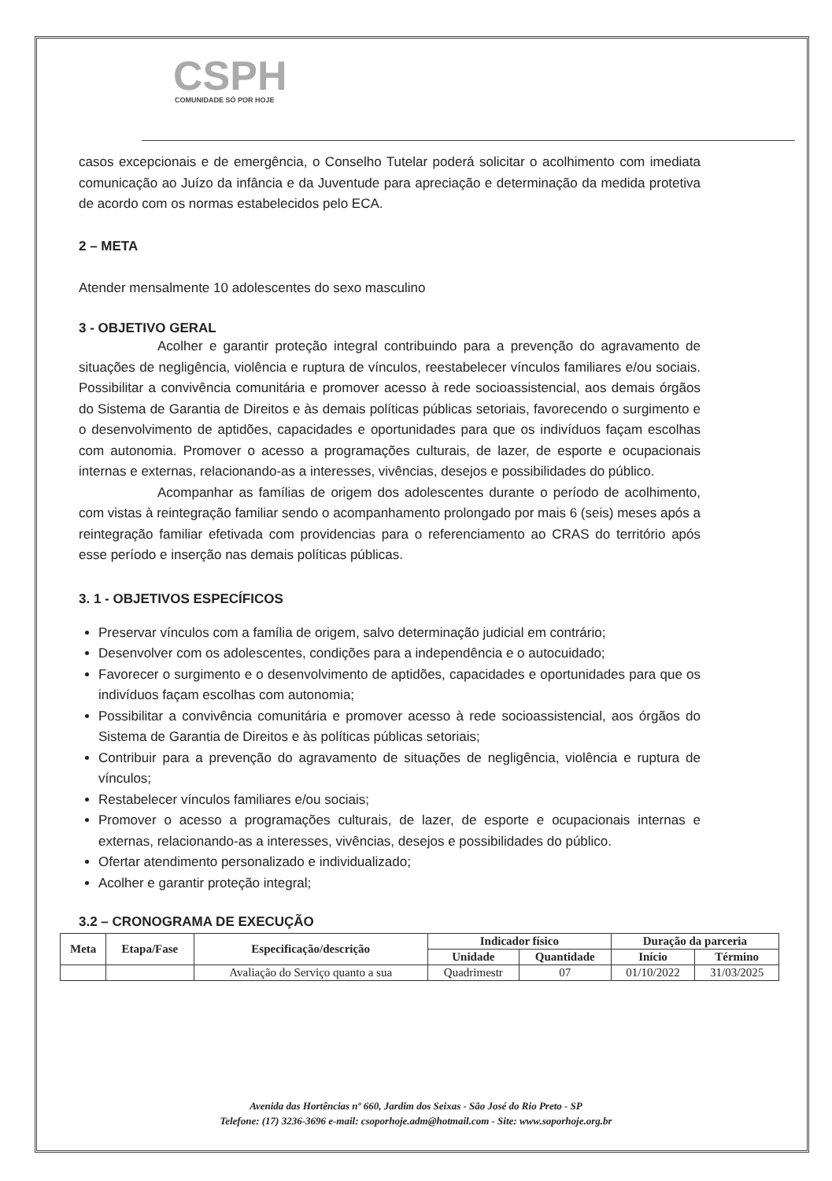CSPH
COMUNIDADE SÓ POR HOJE
casos excepcionais e de emergência, o Conselho Tutelar poderá solicitar o acolhimento com imediata comunicação ao Juízo da infância e da Juventude para apreciação e determinação da medida protetiva de acordo com os normas estabelecidos pelo ECA.
2 – META
Atender mensalmente 10 adolescentes do sexo masculino
3 - OBJETIVO GERAL
Acolher e garantir proteção integral contribuindo para a prevenção do agravamento de situações de negligência, violência e ruptura de vínculos, reestabelecer vínculos familiares e/ou sociais. Possibilitar a convivência comunitária e promover acesso à rede socioassistencial, aos demais órgãos do Sistema de Garantia de Direitos e às demais políticas públicas setoriais, favorecendo o surgimento e o desenvolvimento de aptidões, capacidades e oportunidades para que os indivíduos façam escolhas com autonomia. Promover o acesso a programações culturais, de lazer, de esporte e ocupacionais internas e externas, relacionando-as a interesses, vivências, desejos e possibilidades do público.
Acompanhar as famílias de origem dos adolescentes durante o período de acolhimento, com vistas à reintegração familiar sendo o acompanhamento prolongado por mais 6 (seis) meses após a reintegração familiar efetivada com providencias para o referenciamento ao CRAS do território após esse período e inserção nas demais políticas públicas.
3. 1 - OBJETIVOS ESPECÍFICOS
Preservar vínculos com a família de origem, salvo determinação judicial em contrário;
Desenvolver com os adolescentes, condições para a independência e o autocuidado;
Favorecer o surgimento e o desenvolvimento de aptidões, capacidades e oportunidades para que os indivíduos façam escolhas com autonomia;
Possibilitar a convivência comunitária e promover acesso à rede socioassistencial, aos órgãos do Sistema de Garantia de Direitos e às políticas públicas setoriais;
Contribuir para a prevenção do agravamento de situações de negligência, violência e ruptura de vínculos;
Restabelecer vínculos familiares e/ou sociais;
Promover o acesso a programações culturais, de lazer, de esporte e ocupacionais internas e externas, relacionando-as a interesses, vivências, desejos e possibilidades do público.
Ofertar atendimento personalizado e individualizado;
Acolher e garantir proteção integral;
3.2 – CRONOGRAMA DE EXECUÇÃO
| Meta | Etapa/Fase | Especificação/descrição | Indicador físico | | Duração da parceria | |
| --- | --- | --- | --- | --- | --- | --- |
| | | | Unidade | Quantidade | Início | Término |
| | | Avaliação do Serviço quanto a sua | Quadrimestr | 07 | 01/10/2022 | 31/03/2025 |
Avenida das Hortências nº 660, Jardim dos Seixas - São José do Rio Preto - SP
Telefone: (17) 3236-3696 e-mail: csoporhoje.adm@hotmail.com - Site: www.soporhoje.org.br